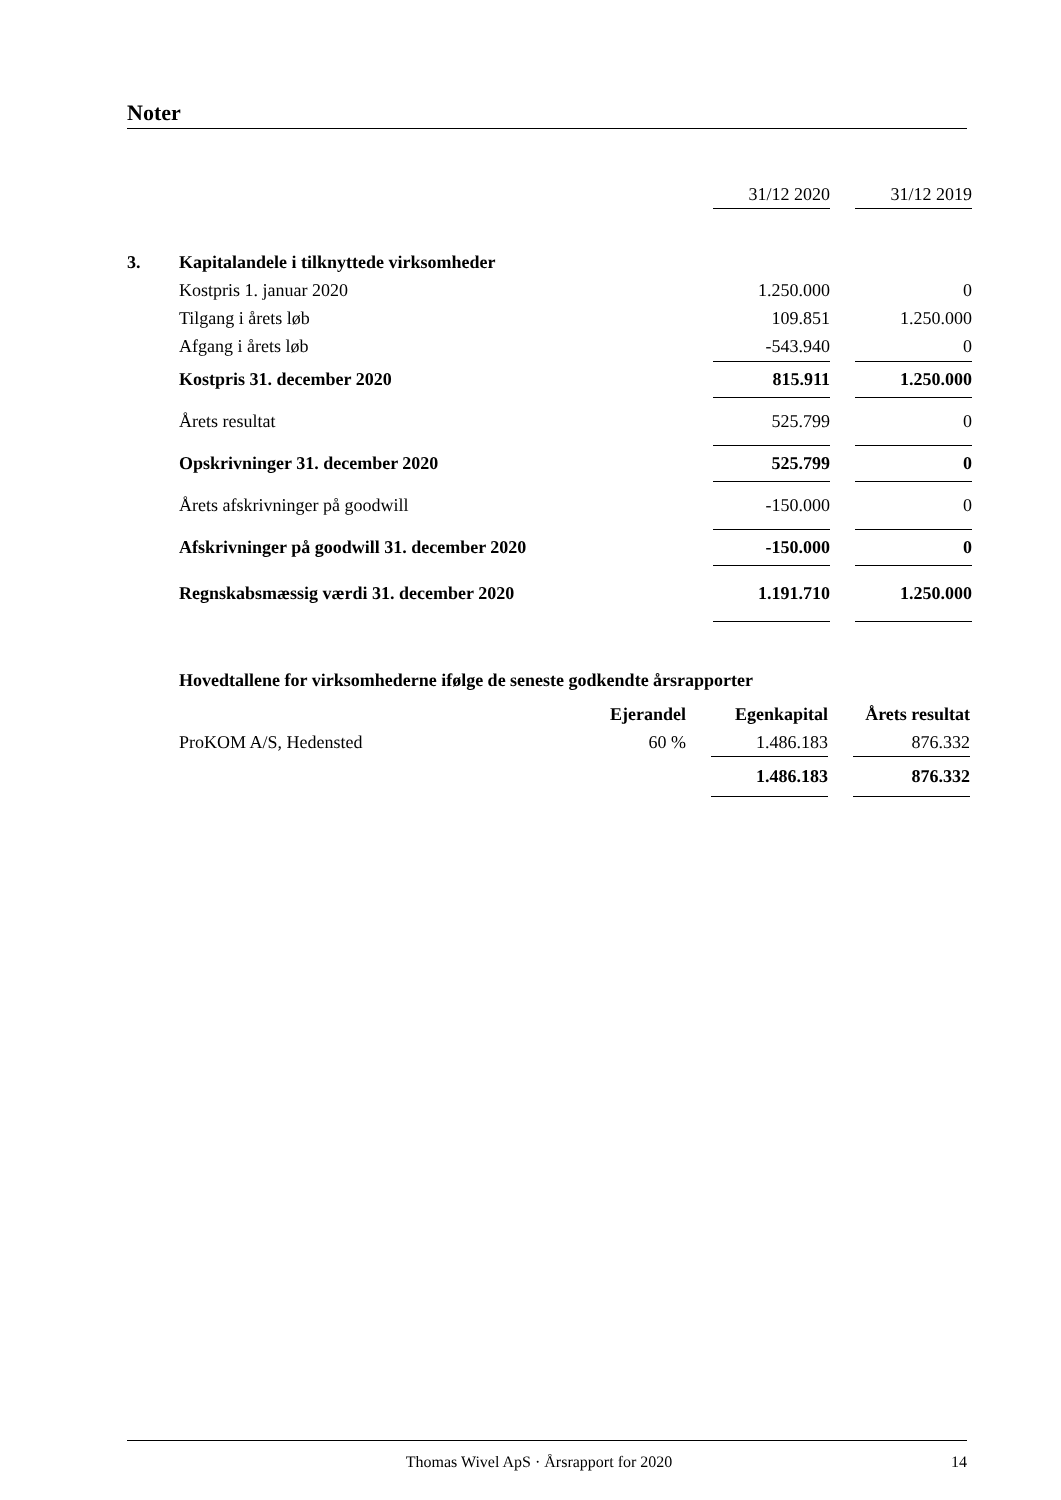Noter
| | | 31/12 2020 | | 31/12 2019 |
| 3. | Kapitalandele i tilknyttede virksomheder | | | |
| | Kostpris 1. januar 2020 | 1.250.000 | | 0 |
| | Tilgang i årets løb | 109.851 | | 1.250.000 |
| | Afgang i årets løb | -543.940 | | 0 |
| | Kostpris 31. december 2020 | 815.911 | | 1.250.000 |
| | Årets resultat | 525.799 | | 0 |
| | Opskrivninger 31. december 2020 | 525.799 | | 0 |
| | Årets afskrivninger på goodwill | -150.000 | | 0 |
| | Afskrivninger på goodwill 31. december 2020 | -150.000 | | 0 |
| | Regnskabsmæssig værdi 31. december 2020 | 1.191.710 | | 1.250.000 |
| Hovedtallene for virksomhederne ifølge de seneste godkendte årsrapporter | | | | | |
| | Ejerandel | | Egenkapital | | Årets resultat |
| ProKOM A/S, Hedensted | 60 % | | 1.486.183 | | 876.332 |
| | | | 1.486.183 | | 876.332 |
Thomas Wivel ApS · Årsrapport for 2020 14